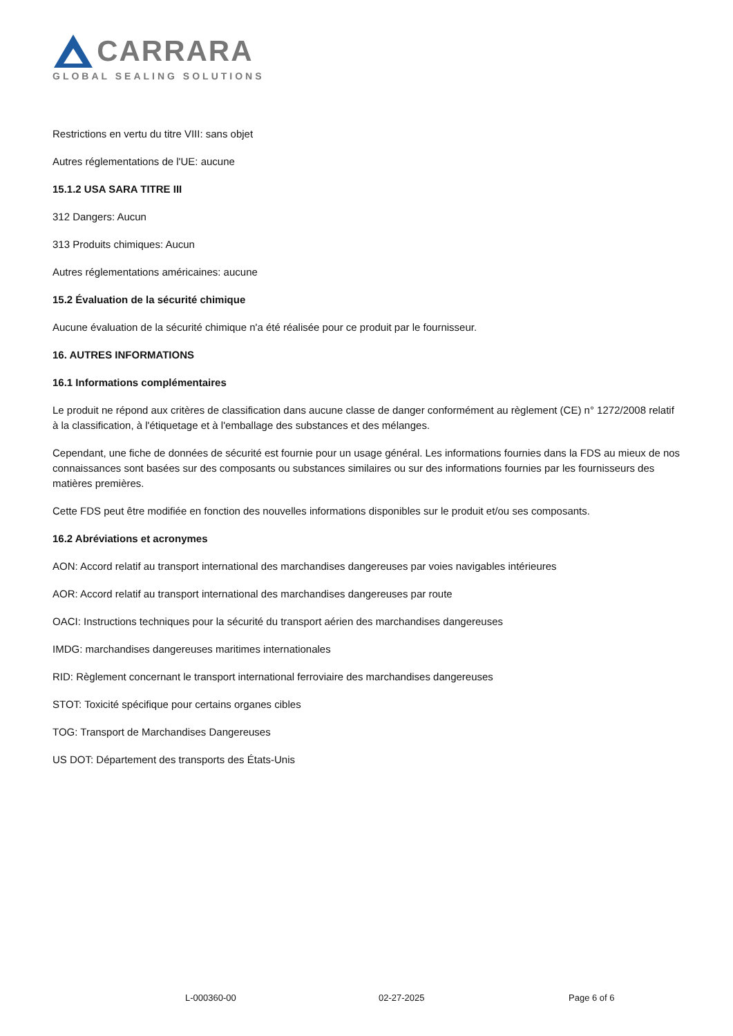CARRARA
GLOBAL SEALING SOLUTIONS
Restrictions en vertu du titre VIII: sans objet
Autres réglementations de l'UE: aucune
15.1.2 USA SARA TITRE III
312 Dangers: Aucun
313 Produits chimiques: Aucun
Autres réglementations américaines: aucune
15.2 Évaluation de la sécurité chimique
Aucune évaluation de la sécurité chimique n'a été réalisée pour ce produit par le fournisseur.
16. AUTRES INFORMATIONS
16.1 Informations complémentaires
Le produit ne répond aux critères de classification dans aucune classe de danger conformément au règlement (CE) n° 1272/2008 relatif à la classification, à l'étiquetage et à l'emballage des substances et des mélanges.
Cependant, une fiche de données de sécurité est fournie pour un usage général. Les informations fournies dans la FDS au mieux de nos connaissances sont basées sur des composants ou substances similaires ou sur des informations fournies par les fournisseurs des matières premières.
Cette FDS peut être modifiée en fonction des nouvelles informations disponibles sur le produit et/ou ses composants.
16.2 Abréviations et acronymes
AON: Accord relatif au transport international des marchandises dangereuses par voies navigables intérieures
AOR: Accord relatif au transport international des marchandises dangereuses par route
OACI: Instructions techniques pour la sécurité du transport aérien des marchandises dangereuses
IMDG: marchandises dangereuses maritimes internationales
RID: Règlement concernant le transport international ferroviaire des marchandises dangereuses
STOT: Toxicité spécifique pour certains organes cibles
TOG: Transport de Marchandises Dangereuses
US DOT: Département des transports des États-Unis
L-000360-00 02-27-2025 Page 6 of 6